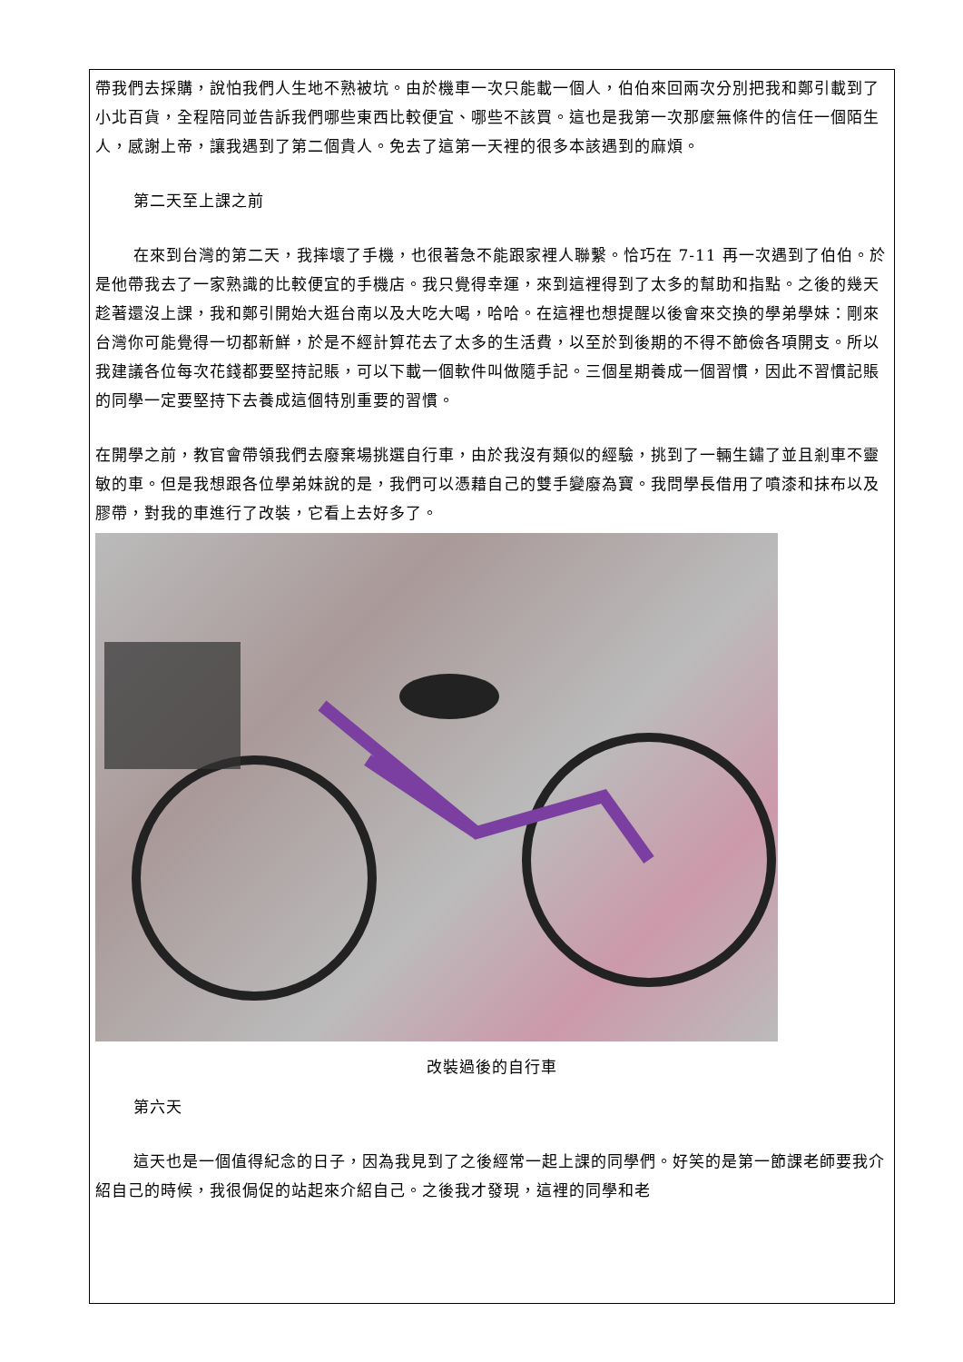帶我們去採購，說怕我們人生地不熟被坑。由於機車一次只能載一個人，伯伯來回兩次分別把我和鄭引載到了小北百貨，全程陪同並告訴我們哪些東西比較便宜、哪些不該買。這也是我第一次那麼無條件的信任一個陌生人，感謝上帝，讓我遇到了第二個貴人。免去了這第一天裡的很多本該遇到的麻煩。
第二天至上課之前
在來到台灣的第二天，我摔壞了手機，也很著急不能跟家裡人聯繫。恰巧在 7-11 再一次遇到了伯伯。於是他帶我去了一家熟識的比較便宜的手機店。我只覺得幸運，來到這裡得到了太多的幫助和指點。之後的幾天趁著還沒上課，我和鄭引開始大逛台南以及大吃大喝，哈哈。在這裡也想提醒以後會來交換的學弟學妹：剛來台灣你可能覺得一切都新鮮，於是不經計算花去了太多的生活費，以至於到後期的不得不節儉各項開支。所以我建議各位每次花錢都要堅持記賬，可以下載一個軟件叫做隨手記。三個星期養成一個習慣，因此不習慣記賬的同學一定要堅持下去養成這個特別重要的習慣。
在開學之前，教官會帶領我們去廢棄場挑選自行車，由於我沒有類似的經驗，挑到了一輛生鏽了並且剎車不靈敏的車。但是我想跟各位學弟妹說的是，我們可以憑藉自己的雙手變廢為寶。我問學長借用了噴漆和抹布以及膠帶，對我的車進行了改裝，它看上去好多了。
改裝過後的自行車
第六天
這天也是一個值得紀念的日子，因為我見到了之後經常一起上課的同學們。好笑的是第一節課老師要我介紹自己的時候，我很侷促的站起來介紹自己。之後我才發現，這裡的同學和老